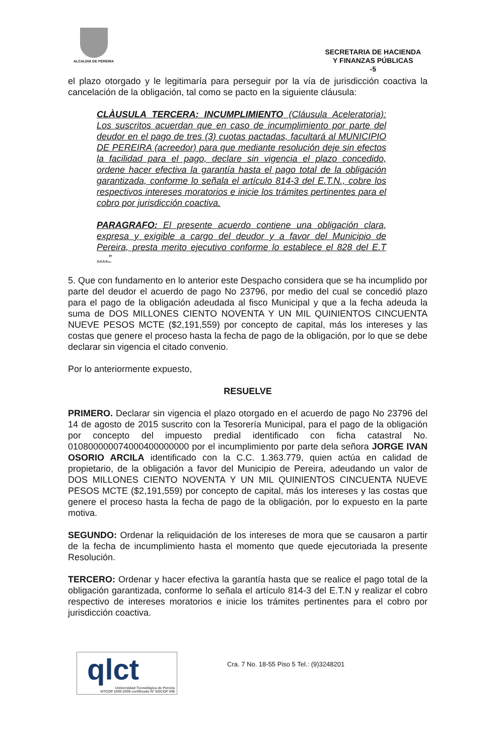ALCALDIA DE PEREIRA
SECRETARIA DE HACIENDA
Y FINANZAS PÚBLICAS
-5
el plazo otorgado y le legitimaría para perseguir por la vía de jurisdicción coactiva la cancelación de la obligación, tal como se pacto en la siguiente cláusula:
CLÀUSULA TERCERA: INCUMPLIMIENTO (Cláusula Aceleratoria): Los suscritos acuerdan que en caso de incumplimiento por parte del deudor en el pago de tres (3) cuotas pactadas, facultará al MUNICIPIO DE PEREIRA (acreedor) para que mediante resolución deje sin efectos la facilidad para el pago, declare sin vigencia el plazo concedido, ordene hacer efectiva la garantía hasta el pago total de la obligación garantizada, conforme lo señala el artículo 814-3 del E.T.N., cobre los respectivos intereses moratorios e inicie los trámites pertinentes para el cobro por jurisdicción coactiva.
PARAGRAFO: El presente acuerdo contiene una obligación clara, expresa y exigible a cargo del deudor y a favor del Municipio de Pereira, presta merito ejecutivo conforme lo establece el 828 del E.T ….”
5. Que con fundamento en lo anterior este Despacho considera que se ha incumplido por parte del deudor el acuerdo de pago No 23796, por medio del cual se concedió plazo para el pago de la obligación adeudada al fisco Municipal y que a la fecha adeuda la suma de DOS MILLONES CIENTO NOVENTA Y UN MIL QUINIENTOS CINCUENTA NUEVE PESOS MCTE ($2,191,559) por concepto de capital, más los intereses y las costas que genere el proceso hasta la fecha de pago de la obligación, por lo que se debe declarar sin vigencia el citado convenio.
Por lo anteriormente expuesto,
RESUELVE
PRIMERO. Declarar sin vigencia el plazo otorgado en el acuerdo de pago No 23796 del 14 de agosto de 2015 suscrito con la Tesorería Municipal, para el pago de la obligación por concepto del impuesto predial identificado con ficha catastral No. 010800000074000400000000 por el incumplimiento por parte dela señora JORGE IVAN OSORIO ARCILA identificado con la C.C. 1.363.779, quien actúa en calidad de propietario, de la obligación a favor del Municipio de Pereira, adeudando un valor de DOS MILLONES CIENTO NOVENTA Y UN MIL QUINIENTOS CINCUENTA NUEVE PESOS MCTE ($2,191,559) por concepto de capital, más los intereses y las costas que genere el proceso hasta la fecha de pago de la obligación, por lo expuesto en la parte motiva.
SEGUNDO: Ordenar la reliquidación de los intereses de mora que se causaron a partir de la fecha de incumplimiento hasta el momento que quede ejecutoriada la presente Resolución.
TERCERO: Ordenar y hacer efectiva la garantía hasta que se realice el pago total de la obligación garantizada, conforme lo señala el artículo 814-3 del E.T.N y realizar el cobro respectivo de intereses moratorios e inicie los trámites pertinentes para el cobro por jurisdicción coactiva.
qlct
Universidad Tecnológica de Pereira
NTCGP 1000:2009 certificado Nº SGCGP 008
Cra. 7 No. 18-55 Piso 5 Tel.: (9)3248201